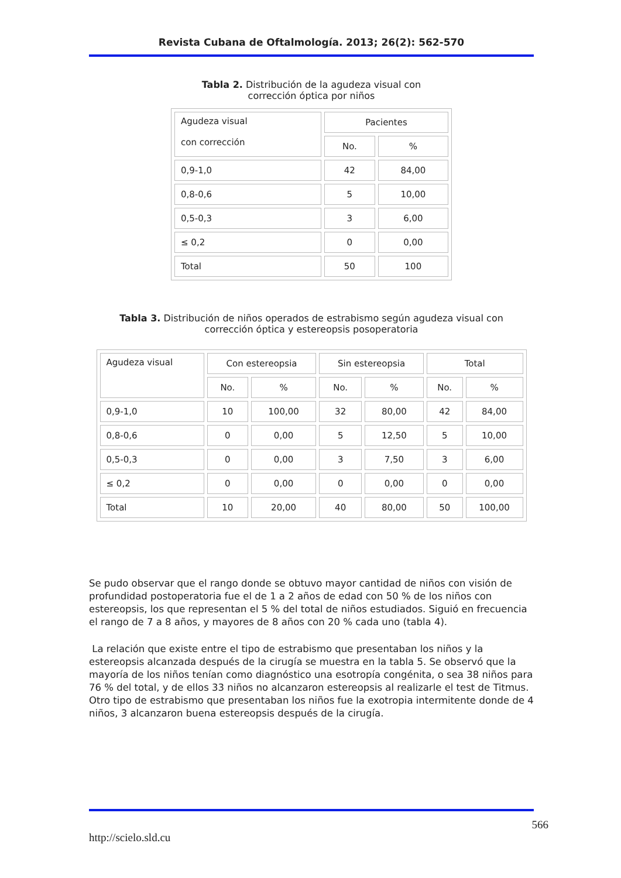Revista Cubana de Oftalmología. 2013; 26(2): 562-570
Tabla 2. Distribución de la agudeza visual con corrección óptica por niños
| Agudeza visual con corrección | Pacientes | |
| --- | --- | --- |
| | No. | % |
| 0,9-1,0 | 42 | 84,00 |
| 0,8-0,6 | 5 | 10,00 |
| 0,5-0,3 | 3 | 6,00 |
| ≤ 0,2 | 0 | 0,00 |
| Total | 50 | 100 |
Tabla 3. Distribución de niños operados de estrabismo según agudeza visual con corrección óptica y estereopsis posoperatoria
| Agudeza visual | Con estereopsia | | Sin estereopsia | | Total | |
| --- | --- | --- | --- | --- | --- | --- |
| | No. | % | No. | % | No. | % |
| 0,9-1,0 | 10 | 100,00 | 32 | 80,00 | 42 | 84,00 |
| 0,8-0,6 | 0 | 0,00 | 5 | 12,50 | 5 | 10,00 |
| 0,5-0,3 | 0 | 0,00 | 3 | 7,50 | 3 | 6,00 |
| ≤ 0,2 | 0 | 0,00 | 0 | 0,00 | 0 | 0,00 |
| Total | 10 | 20,00 | 40 | 80,00 | 50 | 100,00 |
Se pudo observar que el rango donde se obtuvo mayor cantidad de niños con visión de profundidad postoperatoria fue el de 1 a 2 años de edad con 50 % de los niños con estereopsis, los que representan el 5 % del total de niños estudiados. Siguió en frecuencia el rango de 7 a 8 años, y mayores de 8 años con 20 % cada uno (tabla 4).
La relación que existe entre el tipo de estrabismo que presentaban los niños y la estereopsis alcanzada después de la cirugía se muestra en la tabla 5. Se observó que la mayoría de los niños tenían como diagnóstico una esotropía congénita, o sea 38 niños para 76 % del total, y de ellos 33 niños no alcanzaron estereopsis al realizarle el test de Titmus. Otro tipo de estrabismo que presentaban los niños fue la exotropia intermitente donde de 4 niños, 3 alcanzaron buena estereopsis después de la cirugía.
566
http://scielo.sld.cu